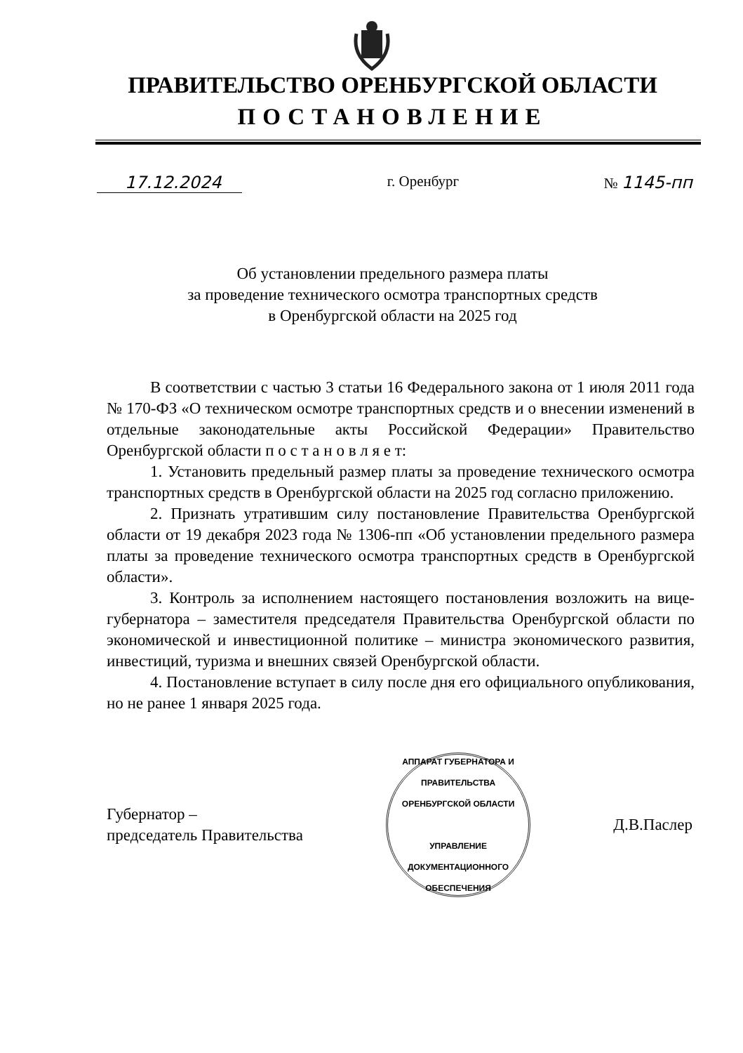ПРАВИТЕЛЬСТВО ОРЕНБУРГСКОЙ ОБЛАСТИ
ПОСТАНОВЛЕНИЕ
17.12.2024 г. Оренбург № 1145-пп
Об установлении предельного размера платы
за проведение технического осмотра транспортных средств
в Оренбургской области на 2025 год
В соответствии с частью 3 статьи 16 Федерального закона от 1 июля 2011 года № 170-ФЗ «О техническом осмотре транспортных средств и о внесении изменений в отдельные законодательные акты Российской Федерации» Правительство Оренбургской области п о с т а н о в л я е т:
1. Установить предельный размер платы за проведение технического осмотра транспортных средств в Оренбургской области на 2025 год согласно приложению.
2. Признать утратившим силу постановление Правительства Оренбургской области от 19 декабря 2023 года № 1306-пп «Об установлении предельного размера платы за проведение технического осмотра транспортных средств в Оренбургской области».
3. Контроль за исполнением настоящего постановления возложить на вице-губернатора – заместителя председателя Правительства Оренбургской области по экономической и инвестиционной политике – министра экономического развития, инвестиций, туризма и внешних связей Оренбургской области.
4. Постановление вступает в силу после дня его официального опубликования, но не ранее 1 января 2025 года.
Губернатор –
председатель Правительства
АППАРАТ ГУБЕРНАТОРА И ПРАВИТЕЛЬСТВА ОРЕНБУРГСКОЙ ОБЛАСТИ
УПРАВЛЕНИЕ
ДОКУМЕНТАЦИОННОГО
ОБЕСПЕЧЕНИЯ
Д.В.Паслер